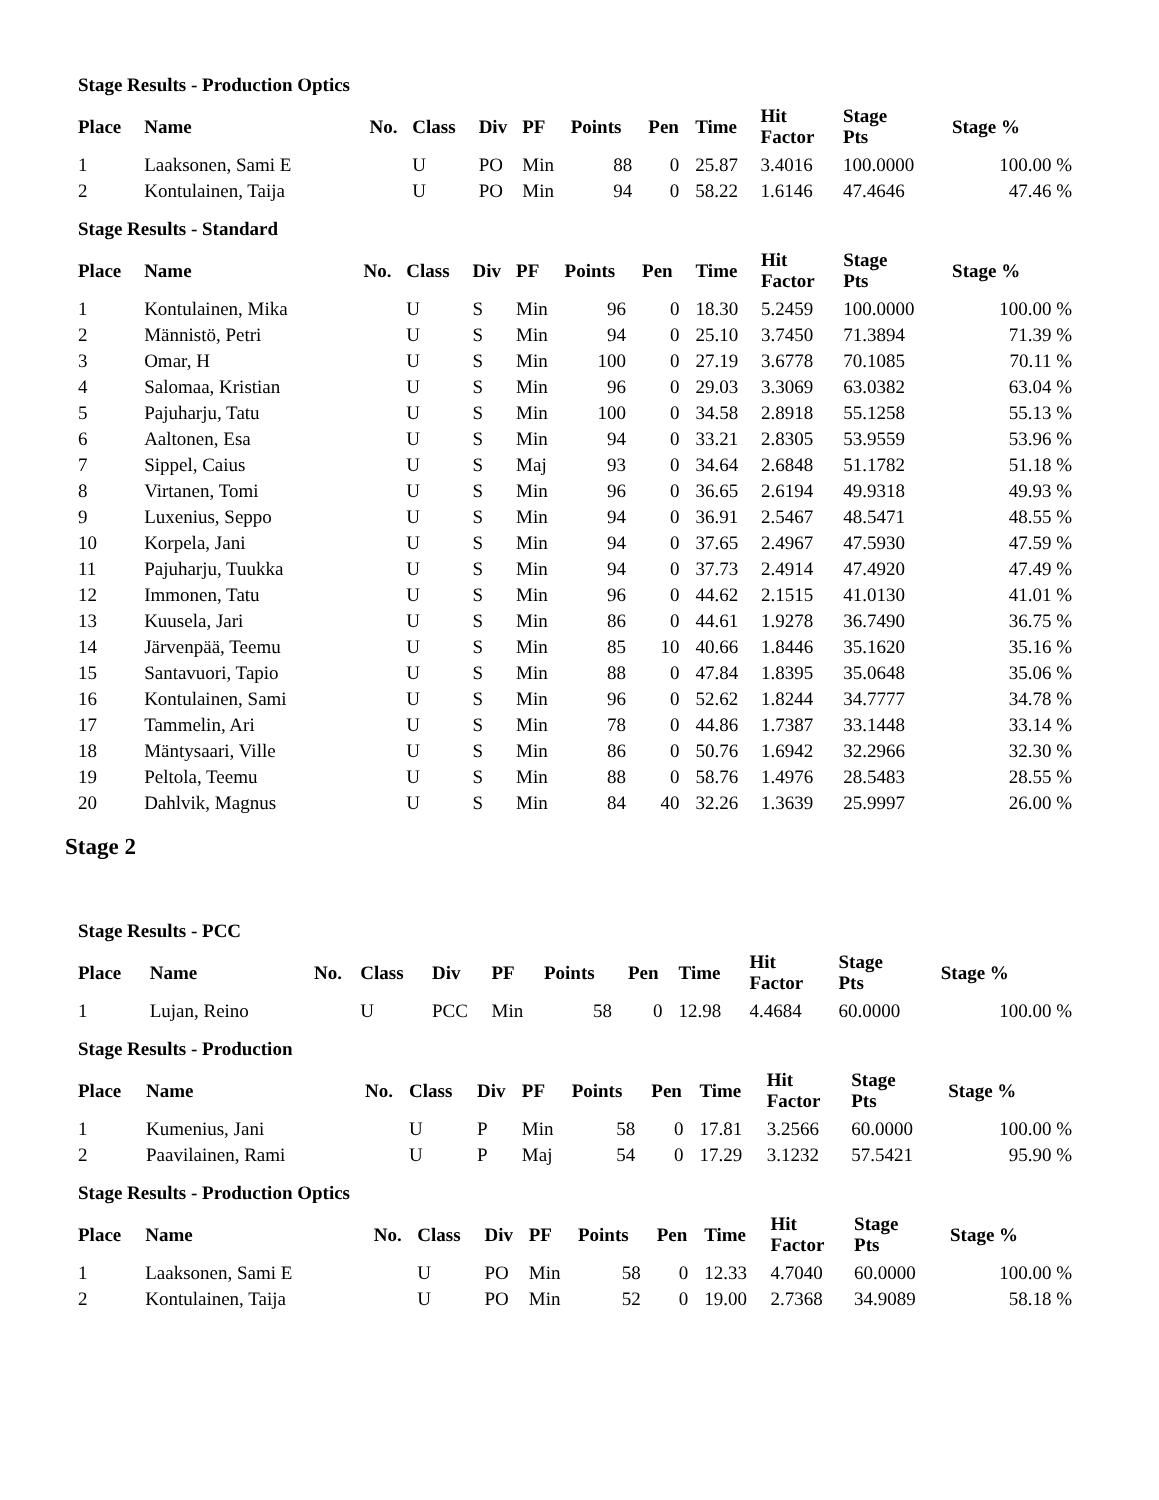Stage Results - Production Optics
| Place | Name | No. | Class | Div | PF | Points | Pen | Time | Hit Factor | Stage Pts | Stage % |
| --- | --- | --- | --- | --- | --- | --- | --- | --- | --- | --- | --- |
| 1 | Laaksonen, Sami E | | U | PO | Min | 88 | 0 | 25.87 | 3.4016 | 100.0000 | 100.00 % |
| 2 | Kontulainen, Taija | | U | PO | Min | 94 | 0 | 58.22 | 1.6146 | 47.4646 | 47.46 % |
Stage Results - Standard
| Place | Name | No. | Class | Div | PF | Points | Pen | Time | Hit Factor | Stage Pts | Stage % |
| --- | --- | --- | --- | --- | --- | --- | --- | --- | --- | --- | --- |
| 1 | Kontulainen, Mika | | U | S | Min | 96 | 0 | 18.30 | 5.2459 | 100.0000 | 100.00 % |
| 2 | Männistö, Petri | | U | S | Min | 94 | 0 | 25.10 | 3.7450 | 71.3894 | 71.39 % |
| 3 | Omar, H | | U | S | Min | 100 | 0 | 27.19 | 3.6778 | 70.1085 | 70.11 % |
| 4 | Salomaa, Kristian | | U | S | Min | 96 | 0 | 29.03 | 3.3069 | 63.0382 | 63.04 % |
| 5 | Pajuharju, Tatu | | U | S | Min | 100 | 0 | 34.58 | 2.8918 | 55.1258 | 55.13 % |
| 6 | Aaltonen, Esa | | U | S | Min | 94 | 0 | 33.21 | 2.8305 | 53.9559 | 53.96 % |
| 7 | Sippel, Caius | | U | S | Maj | 93 | 0 | 34.64 | 2.6848 | 51.1782 | 51.18 % |
| 8 | Virtanen, Tomi | | U | S | Min | 96 | 0 | 36.65 | 2.6194 | 49.9318 | 49.93 % |
| 9 | Luxenius, Seppo | | U | S | Min | 94 | 0 | 36.91 | 2.5467 | 48.5471 | 48.55 % |
| 10 | Korpela, Jani | | U | S | Min | 94 | 0 | 37.65 | 2.4967 | 47.5930 | 47.59 % |
| 11 | Pajuharju, Tuukka | | U | S | Min | 94 | 0 | 37.73 | 2.4914 | 47.4920 | 47.49 % |
| 12 | Immonen, Tatu | | U | S | Min | 96 | 0 | 44.62 | 2.1515 | 41.0130 | 41.01 % |
| 13 | Kuusela, Jari | | U | S | Min | 86 | 0 | 44.61 | 1.9278 | 36.7490 | 36.75 % |
| 14 | Järvenpää, Teemu | | U | S | Min | 85 | 10 | 40.66 | 1.8446 | 35.1620 | 35.16 % |
| 15 | Santavuori, Tapio | | U | S | Min | 88 | 0 | 47.84 | 1.8395 | 35.0648 | 35.06 % |
| 16 | Kontulainen, Sami | | U | S | Min | 96 | 0 | 52.62 | 1.8244 | 34.7777 | 34.78 % |
| 17 | Tammelin, Ari | | U | S | Min | 78 | 0 | 44.86 | 1.7387 | 33.1448 | 33.14 % |
| 18 | Mäntysaari, Ville | | U | S | Min | 86 | 0 | 50.76 | 1.6942 | 32.2966 | 32.30 % |
| 19 | Peltola, Teemu | | U | S | Min | 88 | 0 | 58.76 | 1.4976 | 28.5483 | 28.55 % |
| 20 | Dahlvik, Magnus | | U | S | Min | 84 | 40 | 32.26 | 1.3639 | 25.9997 | 26.00 % |
Stage 2
Stage Results - PCC
| Place | Name | No. | Class | Div | PF | Points | Pen | Time | Hit Factor | Stage Pts | Stage % |
| --- | --- | --- | --- | --- | --- | --- | --- | --- | --- | --- | --- |
| 1 | Lujan, Reino | | U | PCC | Min | 58 | 0 | 12.98 | 4.4684 | 60.0000 | 100.00 % |
Stage Results - Production
| Place | Name | No. | Class | Div | PF | Points | Pen | Time | Hit Factor | Stage Pts | Stage % |
| --- | --- | --- | --- | --- | --- | --- | --- | --- | --- | --- | --- |
| 1 | Kumenius, Jani | | U | P | Min | 58 | 0 | 17.81 | 3.2566 | 60.0000 | 100.00 % |
| 2 | Paavilainen, Rami | | U | P | Maj | 54 | 0 | 17.29 | 3.1232 | 57.5421 | 95.90 % |
Stage Results - Production Optics
| Place | Name | No. | Class | Div | PF | Points | Pen | Time | Hit Factor | Stage Pts | Stage % |
| --- | --- | --- | --- | --- | --- | --- | --- | --- | --- | --- | --- |
| 1 | Laaksonen, Sami E | | U | PO | Min | 58 | 0 | 12.33 | 4.7040 | 60.0000 | 100.00 % |
| 2 | Kontulainen, Taija | | U | PO | Min | 52 | 0 | 19.00 | 2.7368 | 34.9089 | 58.18 % |